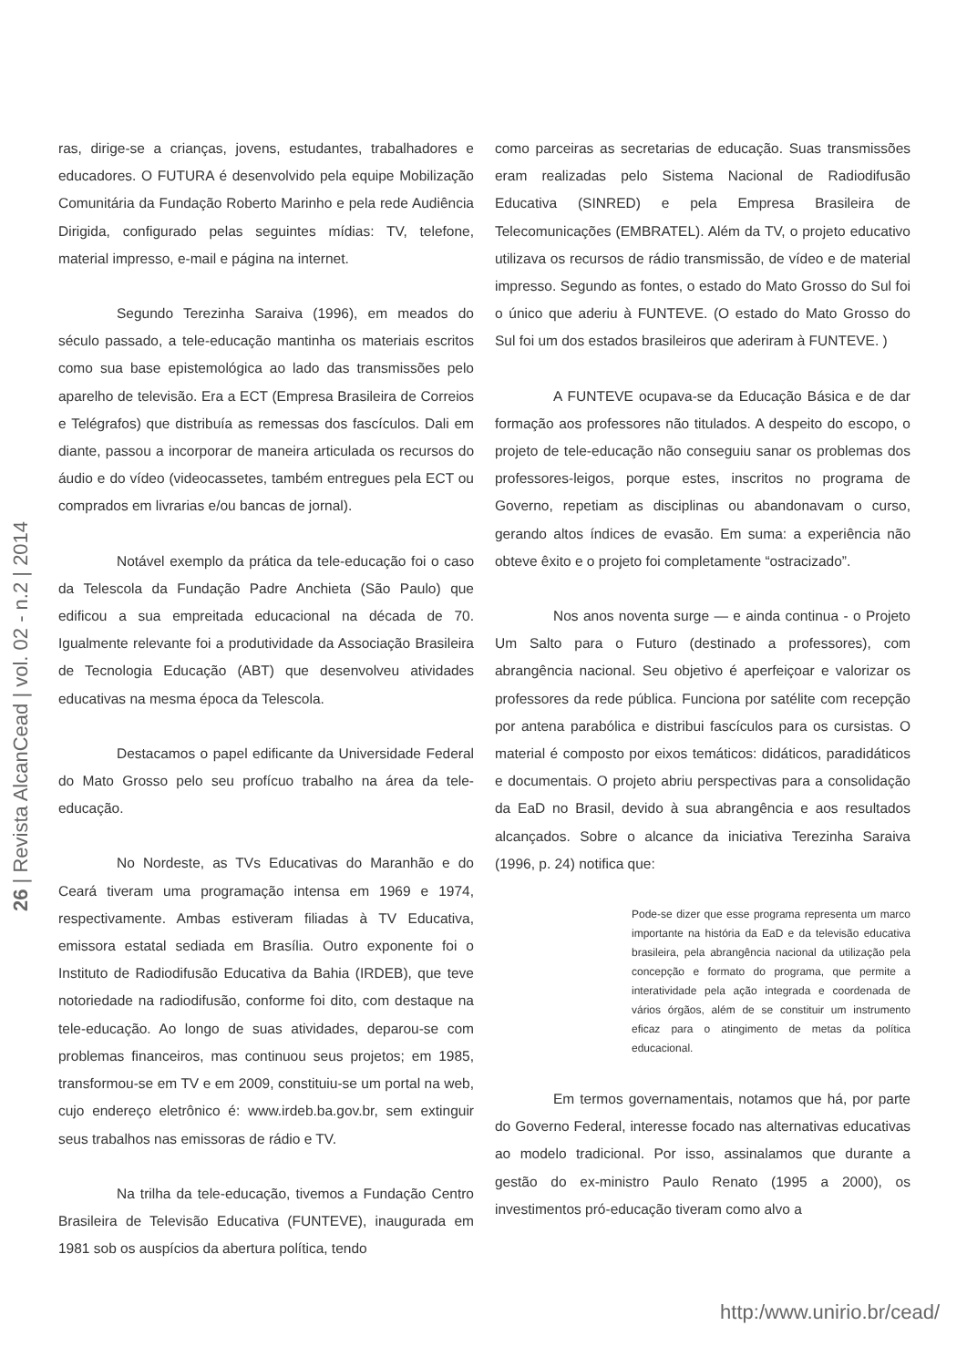ras, dirige-se a crianças, jovens, estudantes, trabalhadores e educadores. O FUTURA é desenvolvido pela equipe Mobilização Comunitária da Fundação Roberto Marinho e pela rede Audiência Dirigida, configurado pelas seguintes mídias: TV, telefone, material impresso, e-mail e página na internet.
Segundo Terezinha Saraiva (1996), em meados do século passado, a tele-educação mantinha os materiais escritos como sua base epistemológica ao lado das transmissões pelo aparelho de televisão. Era a ECT (Empresa Brasileira de Correios e Telégrafos) que distribuía as remessas dos fascículos. Dali em diante, passou a incorporar de maneira articulada os recursos do áudio e do vídeo (videocassetes, também entregues pela ECT ou comprados em livrarias e/ou bancas de jornal).
Notável exemplo da prática da tele-educação foi o caso da Telescola da Fundação Padre Anchieta (São Paulo) que edificou a sua empreitada educacional na década de 70. Igualmente relevante foi a produtividade da Associação Brasileira de Tecnologia Educação (ABT) que desenvolveu atividades educativas na mesma época da Telescola.
Destacamos o papel edificante da Universidade Federal do Mato Grosso pelo seu profícuo trabalho na área da tele-educação.
No Nordeste, as TVs Educativas do Maranhão e do Ceará tiveram uma programação intensa em 1969 e 1974, respectivamente. Ambas estiveram filiadas à TV Educativa, emissora estatal sediada em Brasília. Outro exponente foi o Instituto de Radiodifusão Educativa da Bahia (IRDEB), que teve notoriedade na radiodifusão, conforme foi dito, com destaque na tele-educação. Ao longo de suas atividades, deparou-se com problemas financeiros, mas continuou seus projetos; em 1985, transformou-se em TV e em 2009, constituiu-se um portal na web, cujo endereço eletrônico é: www.irdeb.ba.gov.br, sem extinguir seus trabalhos nas emissoras de rádio e TV.
Na trilha da tele-educação, tivemos a Fundação Centro Brasileira de Televisão Educativa (FUNTEVE), inaugurada em 1981 sob os auspícios da abertura política, tendo
como parceiras as secretarias de educação. Suas transmissões eram realizadas pelo Sistema Nacional de Radiodifusão Educativa (SINRED) e pela Empresa Brasileira de Telecomunicações (EMBRATEL). Além da TV, o projeto educativo utilizava os recursos de rádio transmissão, de vídeo e de material impresso. Segundo as fontes, o estado do Mato Grosso do Sul foi o único que aderiu à FUNTEVE. (O estado do Mato Grosso do Sul foi um dos estados brasileiros que aderiram à FUNTEVE. )
A FUNTEVE ocupava-se da Educação Básica e de dar formação aos professores não titulados. A despeito do escopo, o projeto de tele-educação não conseguiu sanar os problemas dos professores-leigos, porque estes, inscritos no programa de Governo, repetiam as disciplinas ou abandonavam o curso, gerando altos índices de evasão. Em suma: a experiência não obteve êxito e o projeto foi completamente “ostracizado”.
Nos anos noventa surge — e ainda continua - o Projeto Um Salto para o Futuro (destinado a professores), com abrangência nacional. Seu objetivo é aperfeiçoar e valorizar os professores da rede pública. Funciona por satélite com recepção por antena parabólica e distribui fascículos para os cursistas. O material é composto por eixos temáticos: didáticos, paradidáticos e documentais. O projeto abriu perspectivas para a consolidação da EaD no Brasil, devido à sua abrangência e aos resultados alcançados. Sobre o alcance da iniciativa Terezinha Saraiva (1996, p. 24) notifica que:
Pode-se dizer que esse programa representa um marco importante na história da EaD e da televisão educativa brasileira, pela abrangência nacional da utilização pela concepção e formato do programa, que permite a interatividade pela ação integrada e coordenada de vários órgãos, além de se constituir um instrumento eficaz para o atingimento de metas da política educacional.
Em termos governamentais, notamos que há, por parte do Governo Federal, interesse focado nas alternativas educativas ao modelo tradicional. Por isso, assinalamos que durante a gestão do ex-ministro Paulo Renato (1995 a 2000), os investimentos pró-educação tiveram como alvo a
26 | Revista AlcanCead | vol. 02 - n.2 | 2014
http:/www.unirio.br/cead/